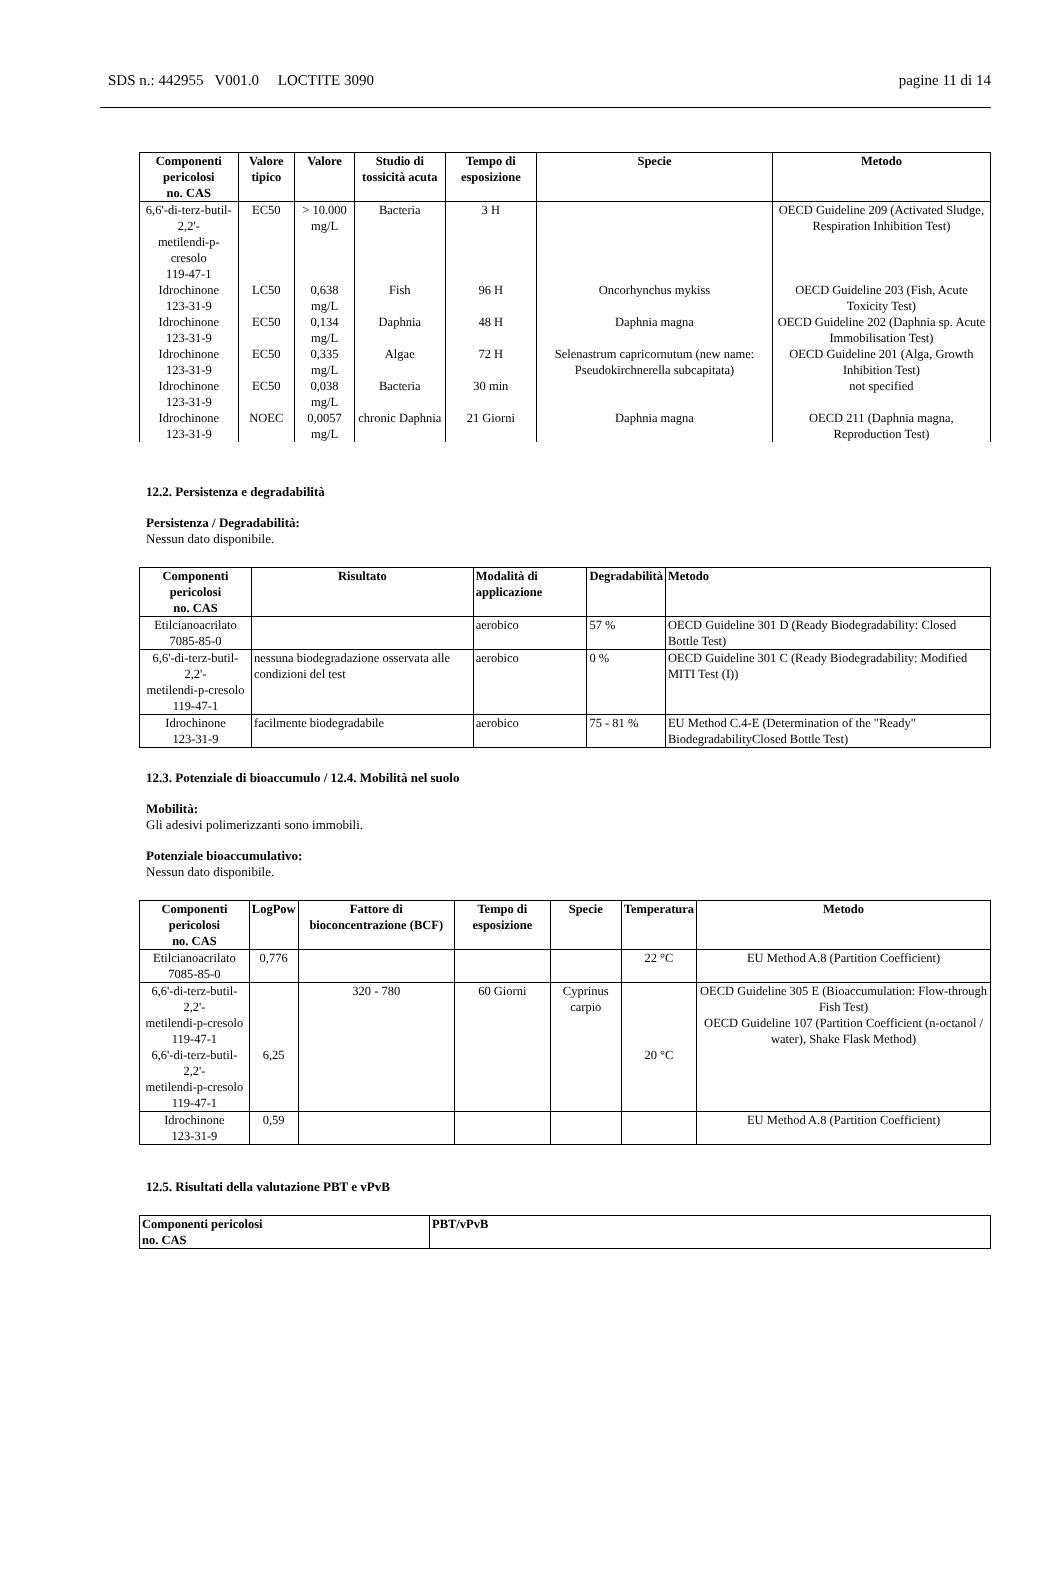SDS n.: 442955 V001.0 LOCTITE 3090 pagine 11 di 14
| Componenti pericolosi no. CAS | Valore tipico | Valore | Studio di tossicità acuta | Tempo di esposizione | Specie | Metodo |
| --- | --- | --- | --- | --- | --- | --- |
| 6,6'-di-terz-butil-2,2'- metilendi-p-cresolo 119-47-1 | EC50 | > 10.000 mg/L | Bacteria | 3 H | | OECD Guideline 209 (Activated Sludge, Respiration Inhibition Test) |
| Idrochinone 123-31-9 | LC50 | 0,638 mg/L | Fish | 96 H | Oncorhynchus mykiss | OECD Guideline 203 (Fish, Acute Toxicity Test) |
| Idrochinone 123-31-9 | EC50 | 0,134 mg/L | Daphnia | 48 H | Daphnia magna | OECD Guideline 202 (Daphnia sp. Acute Immobilisation Test) |
| Idrochinone 123-31-9 | EC50 | 0,335 mg/L | Algae | 72 H | Selenastrum capricornutum (new name: Pseudokirchnerella subcapitata) | OECD Guideline 201 (Alga, Growth Inhibition Test) |
| Idrochinone 123-31-9 | EC50 | 0,038 mg/L | Bacteria | 30 min | | not specified |
| Idrochinone 123-31-9 | NOEC | 0,0057 mg/L | chronic Daphnia | 21 Giorni | Daphnia magna | OECD 211 (Daphnia magna, Reproduction Test) |
12.2. Persistenza e degradabilità
Persistenza / Degradabilità:
Nessun dato disponibile.
| Componenti pericolosi no. CAS | Risultato | Modalità di applicazione | Degradabilità | Metodo |
| --- | --- | --- | --- | --- |
| Etilcianoacrilato 7085-85-0 | | aerobico | 57 % | OECD Guideline 301 D (Ready Biodegradability: Closed Bottle Test) |
| 6,6'-di-terz-butil-2,2'- metilendi-p-cresolo 119-47-1 | nessuna biodegradazione osservata alle condizioni del test | aerobico | 0 % | OECD Guideline 301 C (Ready Biodegradability: Modified MITI Test (I)) |
| Idrochinone 123-31-9 | facilmente biodegradabile | aerobico | 75 - 81 % | EU Method C.4-E (Determination of the "Ready" BiodegradabilityClosed Bottle Test) |
12.3. Potenziale di bioaccumulo / 12.4. Mobilità nel suolo
Mobilità:
Gli adesivi polimerizzanti sono immobili.
Potenziale bioaccumulativo:
Nessun dato disponibile.
| Componenti pericolosi no. CAS | LogPow | Fattore di bioconcentrazione (BCF) | Tempo di esposizione | Specie | Temperatura | Metodo |
| --- | --- | --- | --- | --- | --- | --- |
| Etilcianoacrilato 7085-85-0 | 0,776 | | | | 22 °C | EU Method A.8 (Partition Coefficient) |
| 6,6'-di-terz-butil-2,2'- metilendi-p-cresolo 119-47-1 6,6'-di-terz-butil-2,2'- metilendi-p-cresolo 119-47-1 | 6,25 | 320 - 780 | 60 Giorni | Cyprinus carpio | 20 °C | OECD Guideline 305 E (Bioaccumulation: Flow-through Fish Test) OECD Guideline 107 (Partition Coefficient (n-octanol / water), Shake Flask Method) |
| Idrochinone 123-31-9 | 0,59 | | | | | EU Method A.8 (Partition Coefficient) |
12.5. Risultati della valutazione PBT e vPvB
| Componenti pericolosi no. CAS | PBT/vPvB |
| --- | --- |